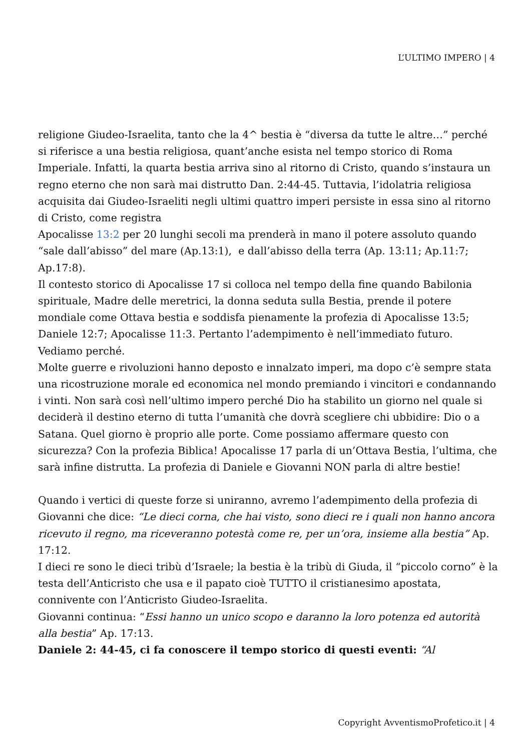L’ULTIMO IMPERO | 4
religione Giudeo-Israelita, tanto che la 4^ bestia è “diversa da tutte le altre…” perché si riferisce a una bestia religiosa, quant’anche esista nel tempo storico di Roma Imperiale. Infatti, la quarta bestia arriva sino al ritorno di Cristo, quando s’instaura un regno eterno che non sarà mai distrutto Dan. 2:44-45. Tuttavia, l’idolatria religiosa acquisita dai Giudeo-Israeliti negli ultimi quattro imperi persiste in essa sino al ritorno di Cristo, come registra
Apocalisse 13:2 per 20 lunghi secoli ma prenderà in mano il potere assoluto quando “sale dall’abisso” del mare (Ap.13:1), e dall’abisso della terra (Ap. 13:11; Ap.11:7; Ap.17:8).
Il contesto storico di Apocalisse 17 si colloca nel tempo della fine quando Babilonia spirituale, Madre delle meretrici, la donna seduta sulla Bestia, prende il potere mondiale come Ottava bestia e soddisfa pienamente la profezia di Apocalisse 13:5; Daniele 12:7; Apocalisse 11:3. Pertanto l’adempimento è nell’immediato futuro. Vediamo perché.
Molte guerre e rivoluzioni hanno deposto e innalzato imperi, ma dopo c’è sempre stata una ricostruzione morale ed economica nel mondo premiando i vincitori e condannando i vinti. Non sarà così nell’ultimo impero perché Dio ha stabilito un giorno nel quale si deciderà il destino eterno di tutta l’umanità che dovrà scegliere chi ubbidire: Dio o a Satana. Quel giorno è proprio alle porte. Come possiamo affermare questo con sicurezza? Con la profezia Biblica! Apocalisse 17 parla di un’Ottava Bestia, l’ultima, che sarà infine distrutta. La profezia di Daniele e Giovanni NON parla di altre bestie!
Quando i vertici di queste forze si uniranno, avremo l’adempimento della profezia di Giovanni che dice: “Le dieci corna, che hai visto, sono dieci re i quali non hanno ancora ricevuto il regno, ma riceveranno potestà come re, per un’ora, insieme alla bestia” Ap. 17:12.
I dieci re sono le dieci tribù d’Israele; la bestia è la tribù di Giuda, il “piccolo corno” è la testa dell’Anticristo che usa e il papato cioè TUTTO il cristianesimo apostata, connivente con l’Anticristo Giudeo-Israelita.
Giovanni continua: “Essi hanno un unico scopo e daranno la loro potenza ed autorità alla bestia” Ap. 17:13.
Daniele 2: 44-45, ci fa conoscere il tempo storico di questi eventi: “Al
Copyright AvventismoProfetico.it | 4